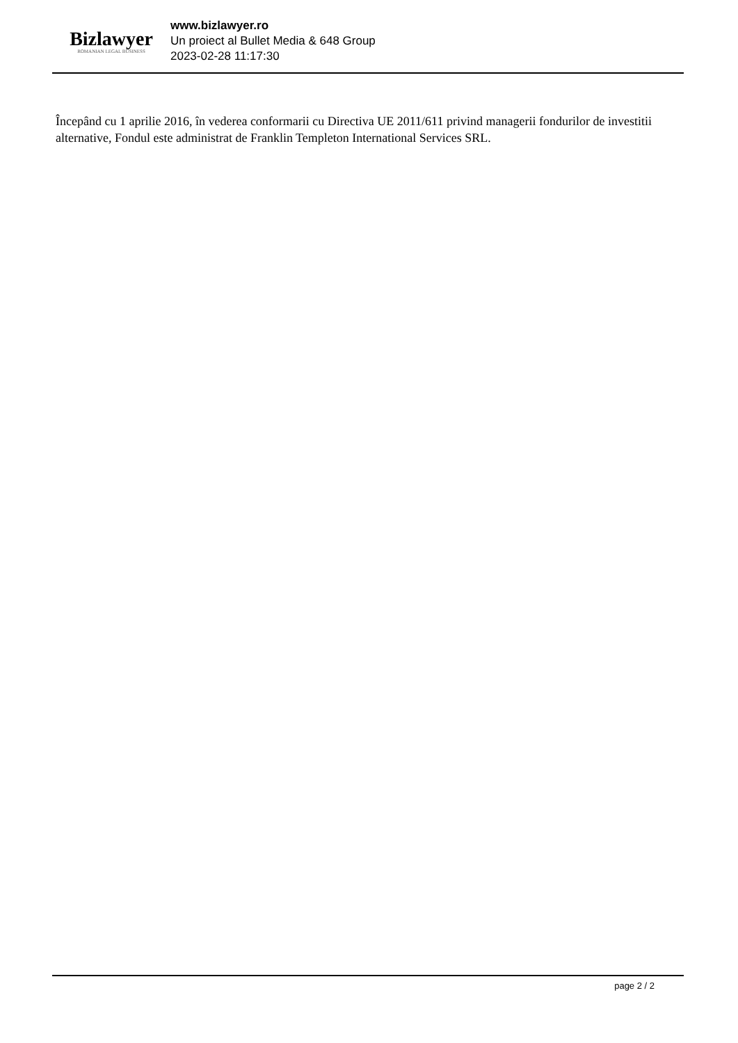Bizlawyer
ROMANIAN LEGAL BUSINESS
www.bizlawyer.ro
Un proiect al Bullet Media & 648 Group
2023-02-28 11:17:30
Începând cu 1 aprilie 2016, în vederea conformarii cu Directiva UE 2011/611 privind managerii fondurilor de investitii alternative, Fondul este administrat de Franklin Templeton International Services SRL.
page 2 / 2